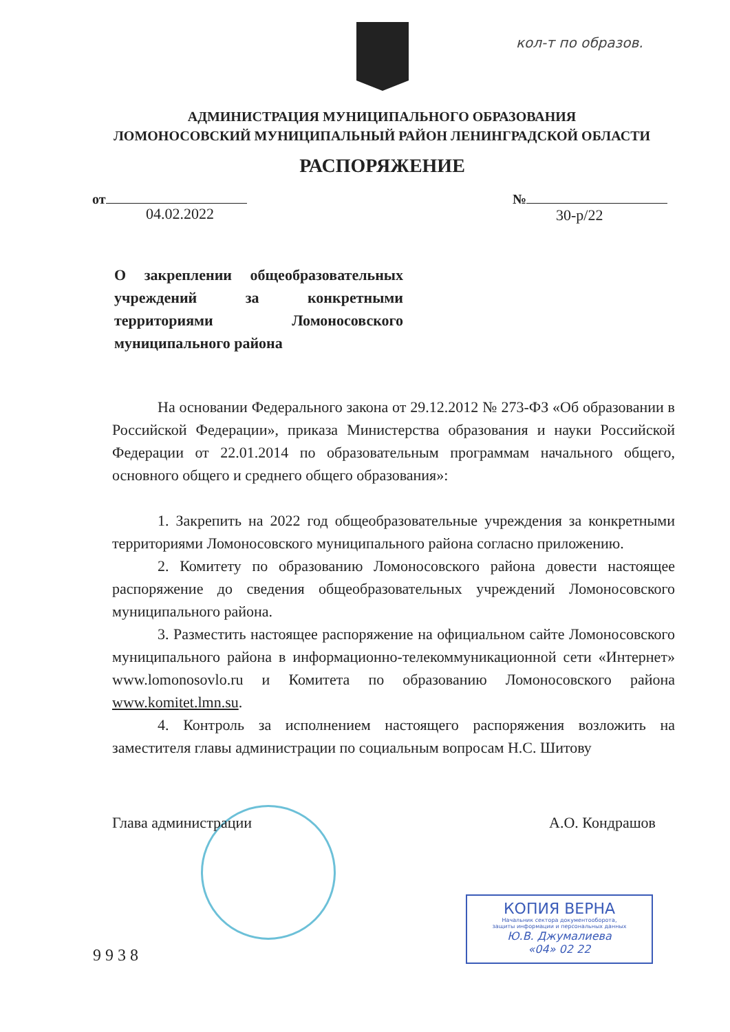кол-т по образов.
АДМИНИСТРАЦИЯ МУНИЦИПАЛЬНОГО ОБРАЗОВАНИЯ
ЛОМОНОСОВСКИЙ МУНИЦИПАЛЬНЫЙ РАЙОН ЛЕНИНГРАДСКОЙ ОБЛАСТИ
РАСПОРЯЖЕНИЕ
от №
04.02.2022 30-р/22
О закреплении общеобразовательных учреждений за конкретными территориями Ломоносовского муниципального района
На основании Федерального закона от 29.12.2012 № 273-ФЗ «Об образовании в Российской Федерации», приказа Министерства образования и науки Российской Федерации от 22.01.2014 по образовательным программам начального общего, основного общего и среднего общего образования»:
1. Закрепить на 2022 год общеобразовательные учреждения за конкретными территориями Ломоносовского муниципального района согласно приложению.
2. Комитету по образованию Ломоносовского района довести настоящее распоряжение до сведения общеобразовательных учреждений Ломоносовского муниципального района.
3. Разместить настоящее распоряжение на официальном сайте Ломоносовского муниципального района в информационно-телекоммуникационной сети «Интернет» www.lomonosovlo.ru и Комитета по образованию Ломоносовского района www.komitet.lmn.su.
4. Контроль за исполнением настоящего распоряжения возложить на заместителя главы администрации по социальным вопросам Н.С. Шитову
Глава администрации А.О. Кондрашов
КОПИЯ ВЕРНА
Начальник сектора документооборота,
защиты информации и персональных данных
Ю.В. Джумалиева
«04» 02 22
9938